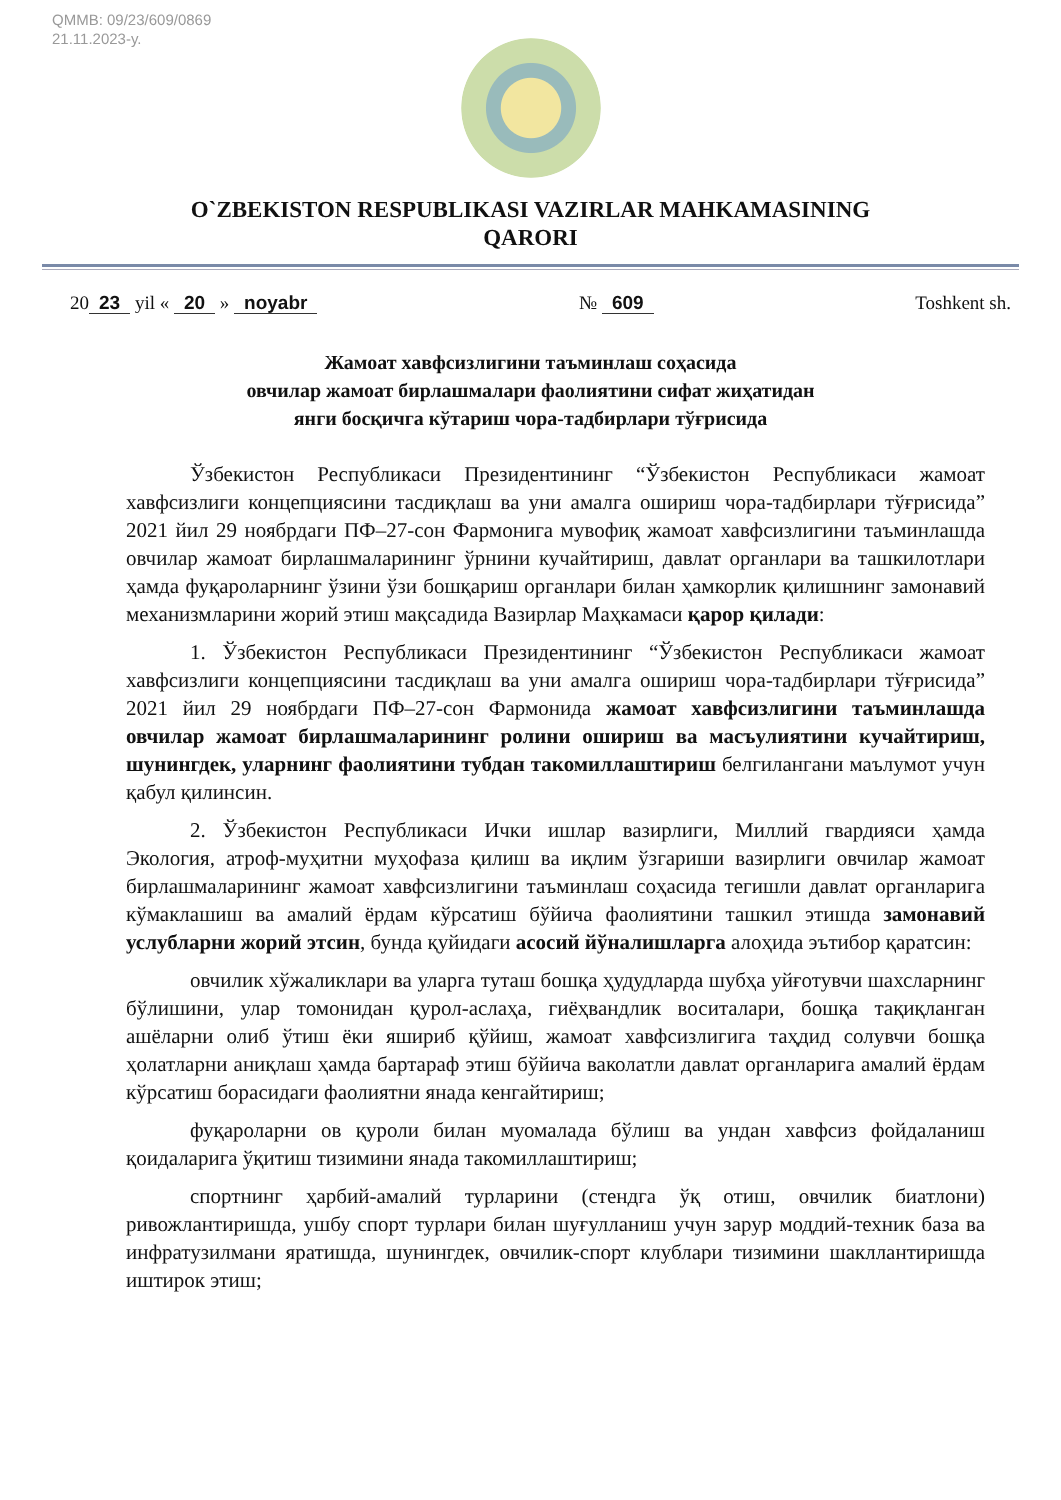QMMB: 09/23/609/0869
21.11.2023-y.
O`ZBEKISTON RESPUBLIKASI VAZIRLAR MAHKAMASINING
QARORI
20 23 yil « 20 » noyabr № 609 Toshkent sh.
Жамоат хавфсизлигини таъминлаш соҳасида
овчилар жамоат бирлашмалари фаолиятини сифат жиҳатидан
янги босқичга кўтариш чора-тадбирлари тўғрисида
Ўзбекистон Республикаси Президентининг “Ўзбекистон Республикаси жамоат хавфсизлиги концепциясини тасдиқлаш ва уни амалга ошириш чора-тадбирлари тўғрисида” 2021 йил 29 ноябрдаги ПФ–27-сон Фармонига мувофиқ жамоат хавфсизлигини таъминлашда овчилар жамоат бирлашмаларининг ўрнини кучайтириш, давлат органлари ва ташкилотлари ҳамда фуқароларнинг ўзини ўзи бошқариш органлари билан ҳамкорлик қилишнинг замонавий механизмларини жорий этиш мақсадида Вазирлар Маҳкамаси қарор қилади:
1. Ўзбекистон Республикаси Президентининг “Ўзбекистон Республикаси жамоат хавфсизлиги концепциясини тасдиқлаш ва уни амалга ошириш чора-тадбирлари тўғрисида” 2021 йил 29 ноябрдаги ПФ–27-сон Фармонида жамоат хавфсизлигини таъминлашда овчилар жамоат бирлашмаларининг ролини ошириш ва масъулиятини кучайтириш, шунингдек, уларнинг фаолиятини тубдан такомиллаштириш белгилангани маълумот учун қабул қилинсин.
2. Ўзбекистон Республикаси Ички ишлар вазирлиги, Миллий гвардияси ҳамда Экология, атроф-муҳитни муҳофаза қилиш ва иқлим ўзгариши вазирлиги овчилар жамоат бирлашмаларининг жамоат хавфсизлигини таъминлаш соҳасида тегишли давлат органларига кўмаклашиш ва амалий ёрдам кўрсатиш бўйича фаолиятини ташкил этишда замонавий услубларни жорий этсин, бунда қуйидаги асосий йўналишларга алоҳида эътибор қаратсин:
овчилик хўжаликлари ва уларга туташ бошқа ҳудудларда шубҳа уйғотувчи шахсларнинг бўлишини, улар томонидан қурол-аслаҳа, гиёҳвандлик воситалари, бошқа тақиқланган ашёларни олиб ўтиш ёки яшириб қўйиш, жамоат хавфсизлигига таҳдид солувчи бошқа ҳолатларни аниқлаш ҳамда бартараф этиш бўйича ваколатли давлат органларига амалий ёрдам кўрсатиш борасидаги фаолиятни янада кенгайтириш;
фуқароларни ов қуроли билан муомалада бўлиш ва ундан хавфсиз фойдаланиш қоидаларига ўқитиш тизимини янада такомиллаштириш;
спортнинг ҳарбий-амалий турларини (стендга ўқ отиш, овчилик биатлони) ривожлантиришда, ушбу спорт турлари билан шуғулланиш учун зарур моддий-техник база ва инфратузилмани яратишда, шунингдек, овчилик-спорт клублари тизимини шакллантиришда иштирок этиш;